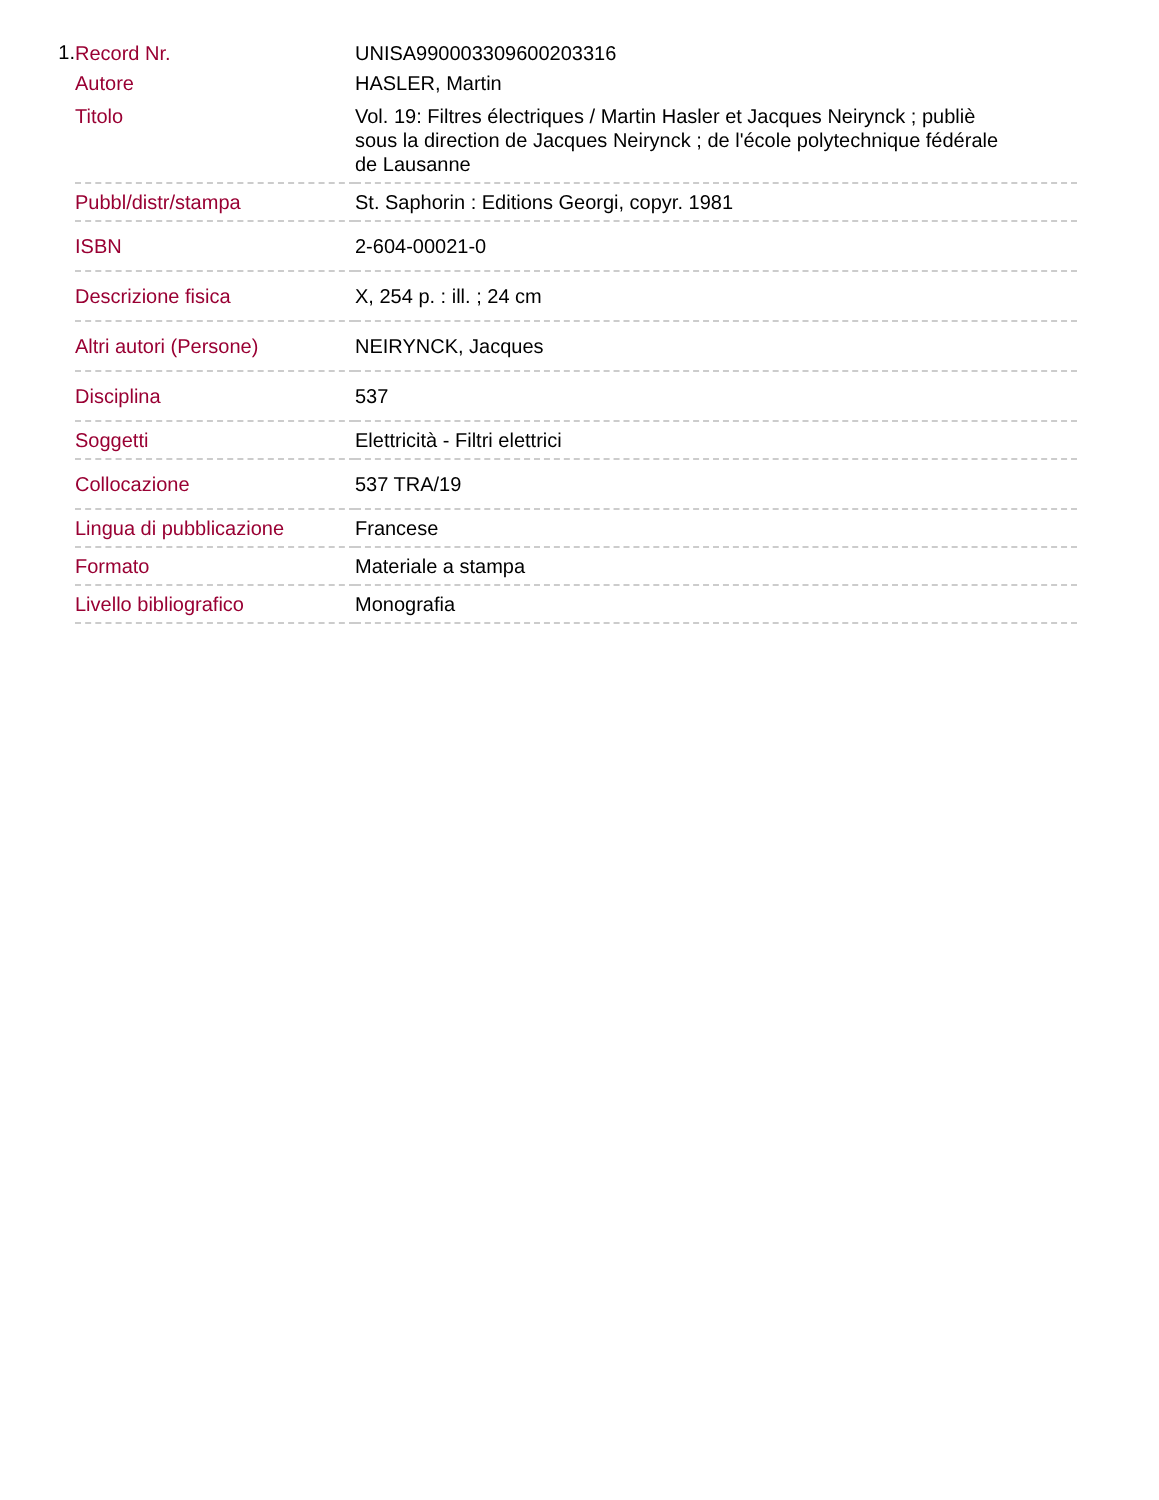1.
| Record Nr. | UNISA990003309600203316 |
| Autore | HASLER, Martin |
| Titolo | Vol. 19: Filtres électriques / Martin Hasler et Jacques Neirynck ; publiè sous la direction de Jacques Neirynck ; de l'école polytechnique fédérale de Lausanne |
| Pubbl/distr/stampa | St. Saphorin : Editions Georgi, copyr. 1981 |
| ISBN | 2-604-00021-0 |
| Descrizione fisica | X, 254 p. : ill. ; 24 cm |
| Altri autori (Persone) | NEIRYNCK, Jacques |
| Disciplina | 537 |
| Soggetti | Elettricità - Filtri elettrici |
| Collocazione | 537 TRA/19 |
| Lingua di pubblicazione | Francese |
| Formato | Materiale a stampa |
| Livello bibliografico | Monografia |